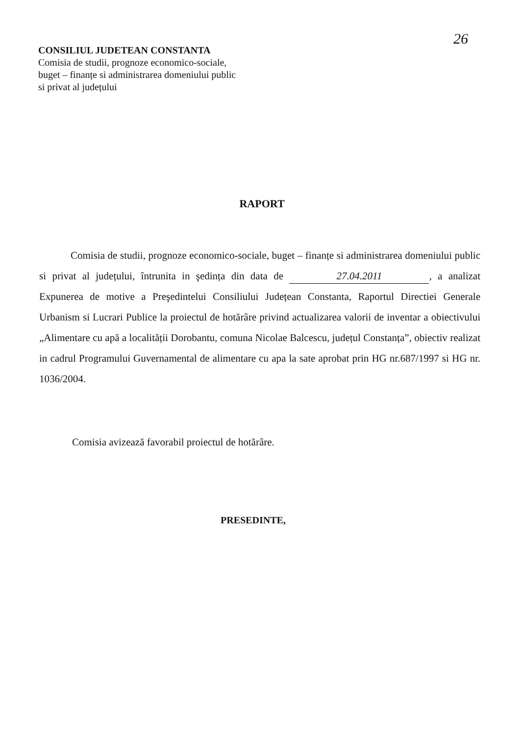26
CONSILIUL JUDETEAN CONSTANTA
Comisia de studii, prognoze economico-sociale,
buget – finanțe si administrarea domeniului public
si privat al județului
RAPORT
Comisia de studii, prognoze economico-sociale, buget – finanțe si administrarea domeniului public si privat al județului, întrunita in şedința din data de 27.04.2011, a analizat Expunerea de motive a Preşedintelui Consiliului Județean Constanta, Raportul Directiei Generale Urbanism si Lucrari Publice la proiectul de hotărâre privind actualizarea valorii de inventar a obiectivului „Alimentare cu apă a localității Dorobantu, comuna Nicolae Balcescu, județul Constanța”, obiectiv realizat in cadrul Programului Guvernamental de alimentare cu apa la sate aprobat prin HG nr.687/1997 si HG nr. 1036/2004.
Comisia avizează favorabil proiectul de hotărâre.
PRESEDINTE,